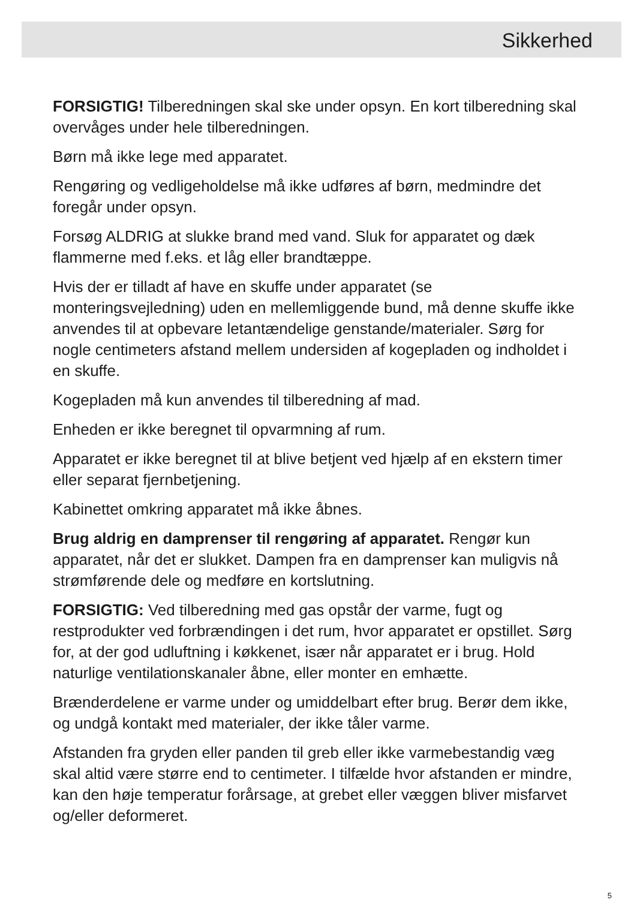Sikkerhed
FORSIGTIG! Tilberedningen skal ske under opsyn. En kort tilberedning skal overvåges under hele tilberedningen.
Børn må ikke lege med apparatet.
Rengøring og vedligeholdelse må ikke udføres af børn, medmindre det foregår under opsyn.
Forsøg ALDRIG at slukke brand med vand. Sluk for apparatet og dæk flammerne med f.eks. et låg eller brandtæppe.
Hvis der er tilladt af have en skuffe under apparatet (se monteringsvejledning) uden en mellemliggende bund, må denne skuffe ikke anvendes til at opbevare letantændelige genstande/materialer. Sørg for nogle centimeters afstand mellem undersiden af kogepladen og indholdet i en skuffe.
Kogepladen må kun anvendes til tilberedning af mad.
Enheden er ikke beregnet til opvarmning af rum.
Apparatet er ikke beregnet til at blive betjent ved hjælp af en ekstern timer eller separat fjernbetjening.
Kabinettet omkring apparatet må ikke åbnes.
Brug aldrig en damprenser til rengøring af apparatet. Rengør kun apparatet, når det er slukket. Dampen fra en damprenser kan muligvis nå strømførende dele og medføre en kortslutning.
FORSIGTIG: Ved tilberedning med gas opstår der varme, fugt og restprodukter ved forbrændingen i det rum, hvor apparatet er opstillet. Sørg for, at der god udluftning i køkkenet, især når apparatet er i brug. Hold naturlige ventilationskanaler åbne, eller monter en emhætte.
Brænderdelene er varme under og umiddelbart efter brug. Berør dem ikke, og undgå kontakt med materialer, der ikke tåler varme.
Afstanden fra gryden eller panden til greb eller ikke varmebestandig væg skal altid være større end to centimeter. I tilfælde hvor afstanden er mindre, kan den høje temperatur forårsage, at grebet eller væggen bliver misfarvet og/eller deformeret.
5